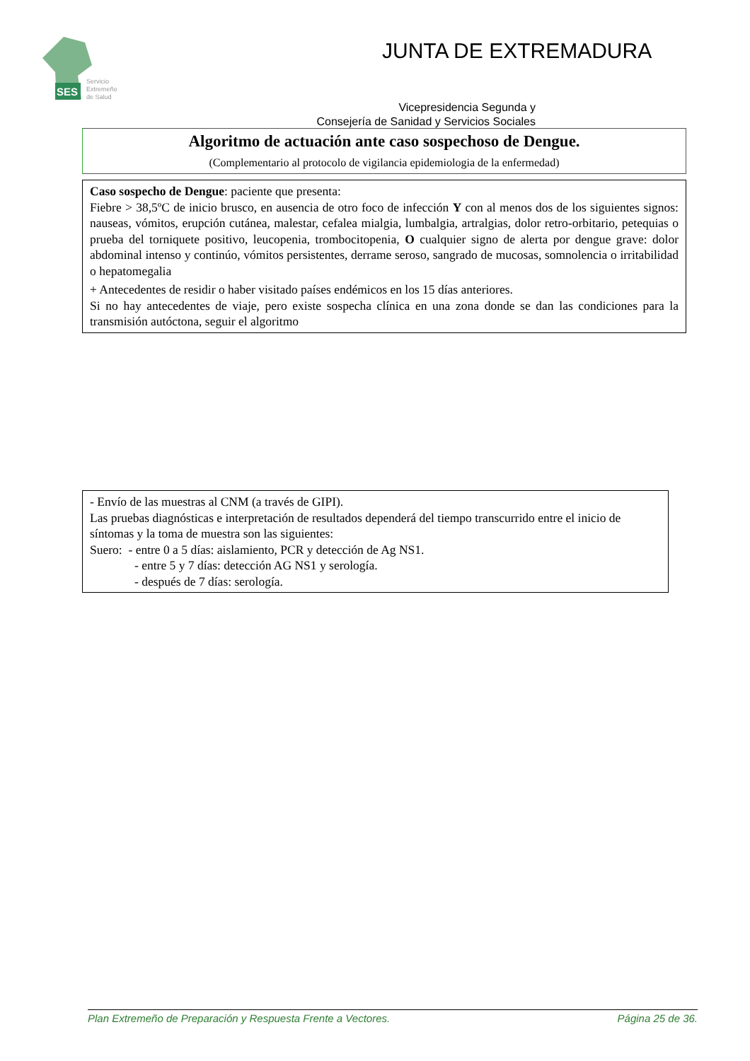SES
Servicio
Extremeño
de Salud
JUNTA DE EXTREMADURA
Vicepresidencia Segunda y
Consejería de Sanidad y Servicios Sociales
Algoritmo de actuación ante caso sospechoso de Dengue.
(Complementario al protocolo de vigilancia epidemiologia de la enfermedad)
Caso sospecho de Dengue: paciente que presenta:
Fiebre > 38,5ºC de inicio brusco, en ausencia de otro foco de infección Y con al menos dos de los siguientes signos: nauseas, vómitos, erupción cutánea, malestar, cefalea mialgia, lumbalgia, artralgias, dolor retro-orbitario, petequias o prueba del torniquete positivo, leucopenia, trombocitopenia, O cualquier signo de alerta por dengue grave: dolor abdominal intenso y continúo, vómitos persistentes, derrame seroso, sangrado de mucosas, somnolencia o irritabilidad o hepatomegalia
+ Antecedentes de residir o haber visitado países endémicos en los 15 días anteriores.
Si no hay antecedentes de viaje, pero existe sospecha clínica en una zona donde se dan las condiciones para la transmisión autóctona, seguir el algoritmo
- Envío de las muestras al CNM (a través de GIPI).
Las pruebas diagnósticas e interpretación de resultados dependerá del tiempo transcurrido entre el inicio de síntomas y la toma de muestra son las siguientes:
Suero: - entre 0 a 5 días: aislamiento, PCR y detección de Ag NS1.
- entre 5 y 7 días: detección AG NS1 y serología.
- después de 7 días: serología.
Plan Extremeño de Preparación y Respuesta Frente a Vectores. Página 25 de 36.